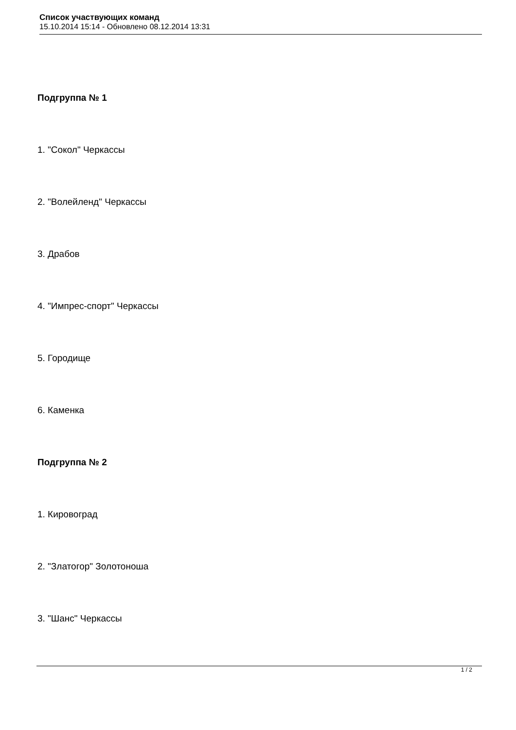Список участвующих команд
15.10.2014 15:14 - Обновлено 08.12.2014 13:31
Подгруппа № 1
1. "Сокол" Черкассы
2. "Волейленд" Черкассы
3. Драбов
4. "Импрес-спорт" Черкассы
5. Городище
6. Каменка
Подгруппа № 2
1. Кировоград
2. "Златогор" Золотоноша
3. "Шанс" Черкассы
1 / 2